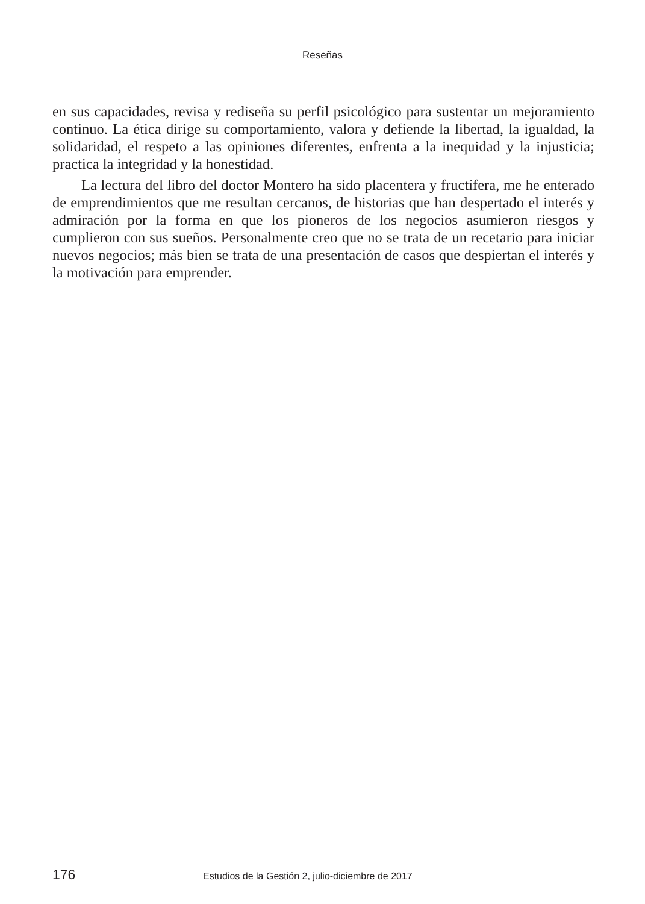Reseñas
en sus capacidades, revisa y rediseña su perfil psicológico para sustentar un mejoramiento continuo. La ética dirige su comportamiento, valora y defiende la libertad, la igualdad, la solidaridad, el respeto a las opiniones diferentes, enfrenta a la inequidad y la injusticia; practica la integridad y la honestidad.
La lectura del libro del doctor Montero ha sido placentera y fructífera, me he enterado de emprendimientos que me resultan cercanos, de historias que han despertado el interés y admiración por la forma en que los pioneros de los negocios asumieron riesgos y cumplieron con sus sueños. Personalmente creo que no se trata de un recetario para iniciar nuevos negocios; más bien se trata de una presentación de casos que despiertan el interés y la motivación para emprender.
176 Estudios de la Gestión 2, julio-diciembre de 2017